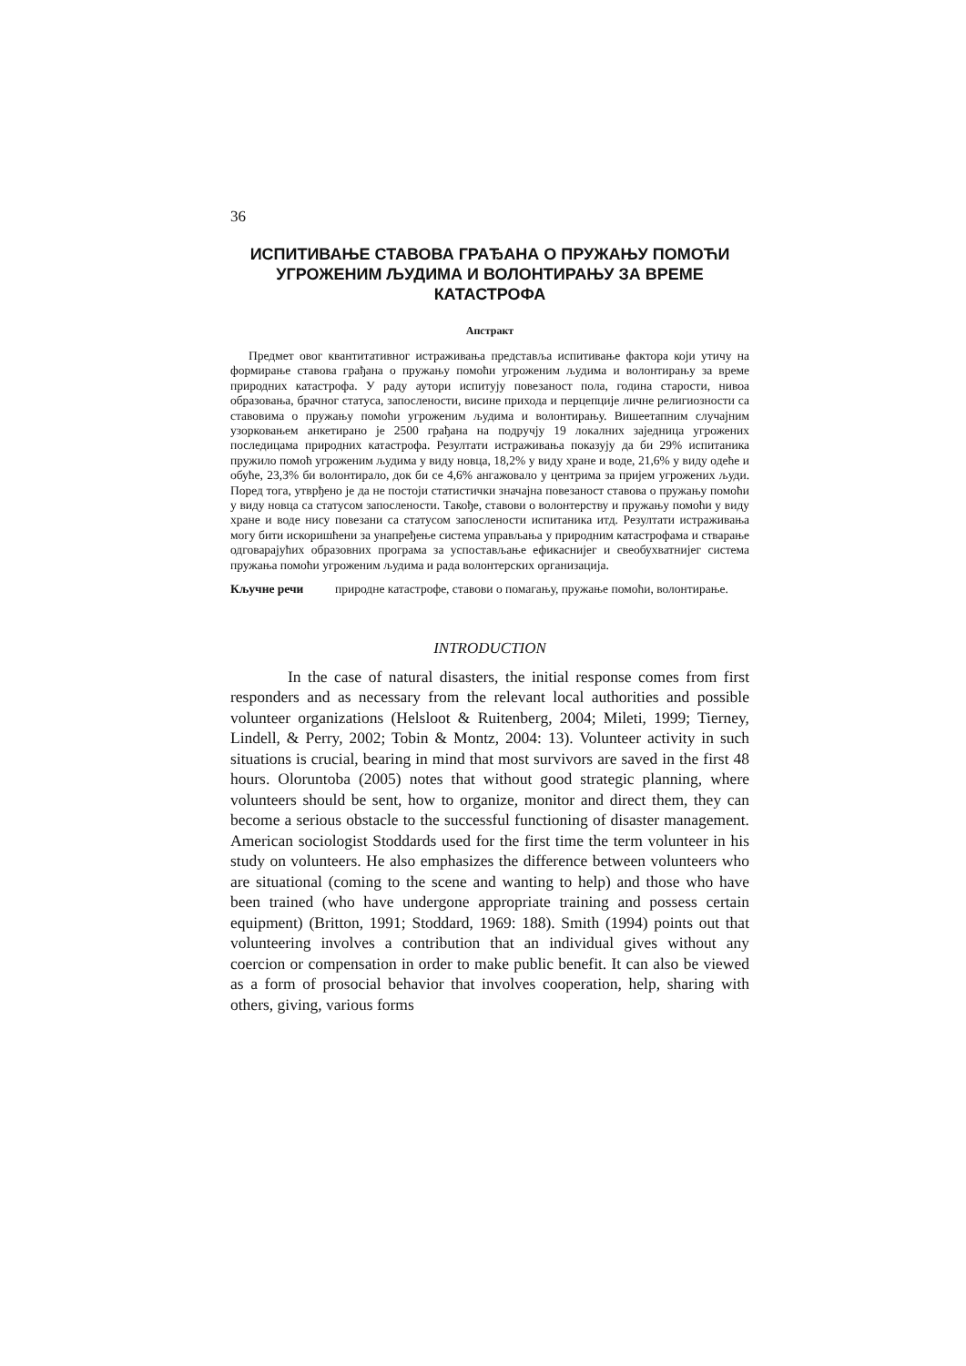36
ИСПИТИВАЊЕ СТАВОВА ГРАЂАНА О ПРУЖАЊУ ПОМОЋИ УГРОЖЕНИМ ЉУДИМА И ВОЛОНТИРАЊУ ЗА ВРЕМЕ КАТАСТРОФА
Апстракт
Предмет овог квантитативног истраживања представља испитивање фактора који утичу на формирање ставова грађана о пружању помоћи угроженим људима и волонтирању за време природних катастрофа. У раду аутори испитују повезаност пола, година старости, нивоа образовања, брачног статуса, запослености, висине прихода и перцепције личне религиозности са ставовима о пружању помоћи угроженим људима и волонтирању. Вишеетапним случајним узорковањем анкетирано је 2500 грађана на подручју 19 локалних заједница угрожених последицама природних катастрофа. Резултати истраживања показују да би 29% испитаника пружило помоћ угроженим људима у виду новца, 18,2% у виду хране и воде, 21,6% у виду одеће и обуће, 23,3% би волонтирало, док би се 4,6% ангажовало у центрима за пријем угрожених људи. Поред тога, утврђено је да не постоји статистички значајна повезаност ставова о пружању помоћи у виду новца са статусом запослености. Такође, ставови о волонтерству и пружању помоћи у виду хране и воде нису повезани са статусом запослености испитаника итд. Резултати истраживања могу бити искоришћени за унапређење система управљања у природним катастрофама и стварање одговарајућих образовних програма за успостављање ефикаснијег и свеобухватнијег система пружања помоћи угроженим људима и рада волонтерских организација.
Кључне речи природне катастрофе, ставови о помагању, пружање помоћи, волонтирање.
INTRODUCTION
In the case of natural disasters, the initial response comes from first responders and as necessary from the relevant local authorities and possible volunteer organizations (Helsloot & Ruitenberg, 2004; Mileti, 1999; Tierney, Lindell, & Perry, 2002; Tobin & Montz, 2004: 13). Volunteer activity in such situations is crucial, bearing in mind that most survivors are saved in the first 48 hours. Oloruntoba (2005) notes that without good strategic planning, where volunteers should be sent, how to organize, monitor and direct them, they can become a serious obstacle to the successful functioning of disaster management. American sociologist Stoddards used for the first time the term volunteer in his study on volunteers. He also emphasizes the difference between volunteers who are situational (coming to the scene and wanting to help) and those who have been trained (who have undergone appropriate training and possess certain equipment) (Britton, 1991; Stoddard, 1969: 188). Smith (1994) points out that volunteering involves a contribution that an individual gives without any coercion or compensation in order to make public benefit. It can also be viewed as a form of prosocial behavior that involves cooperation, help, sharing with others, giving, various forms